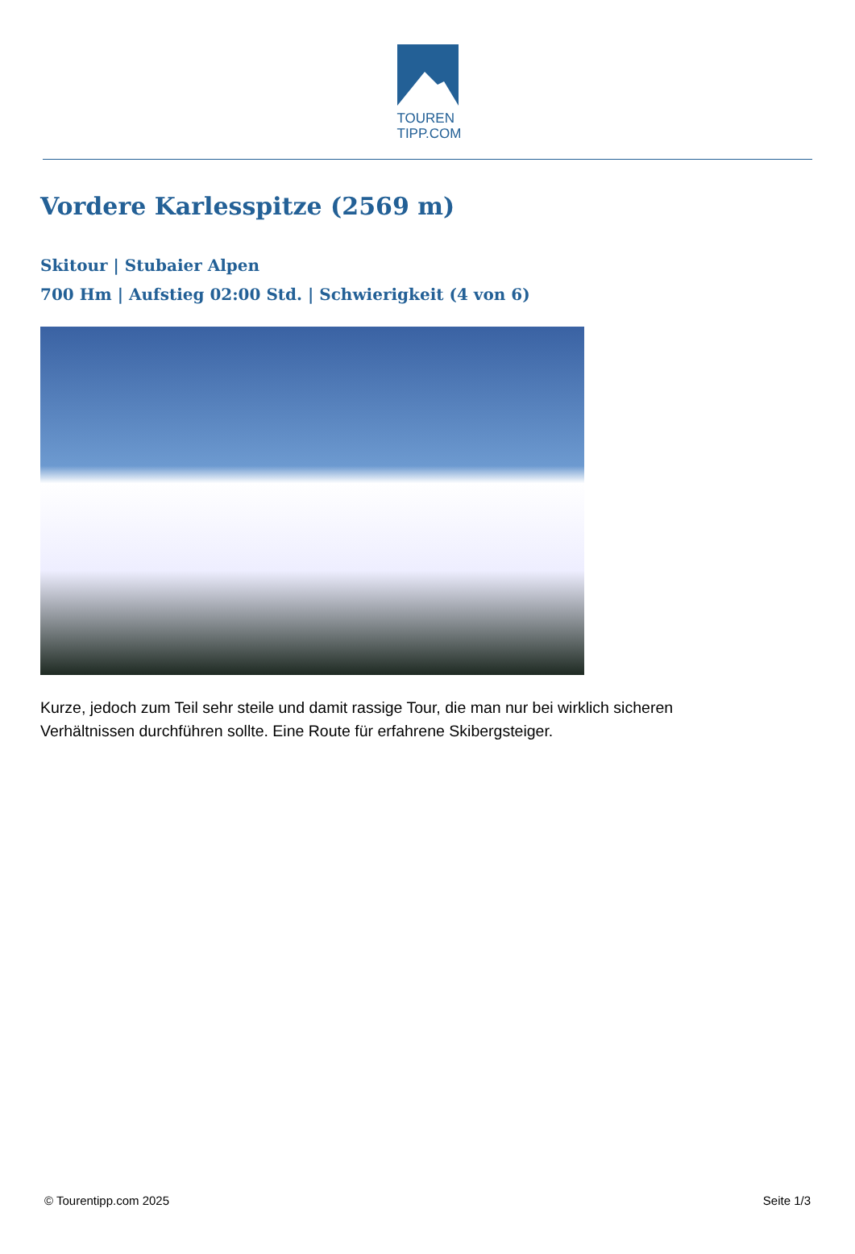TOUREN
TIPP.COM
Vordere Karlesspitze (2569 m)
Skitour | Stubaier Alpen
700 Hm | Aufstieg 02:00 Std. | Schwierigkeit (4 von 6)
Kurze, jedoch zum Teil sehr steile und damit rassige Tour, die man nur bei wirklich sicheren Verhältnissen durchführen sollte. Eine Route für erfahrene Skibergsteiger.
© Tourentipp.com 2025 Seite 1/3